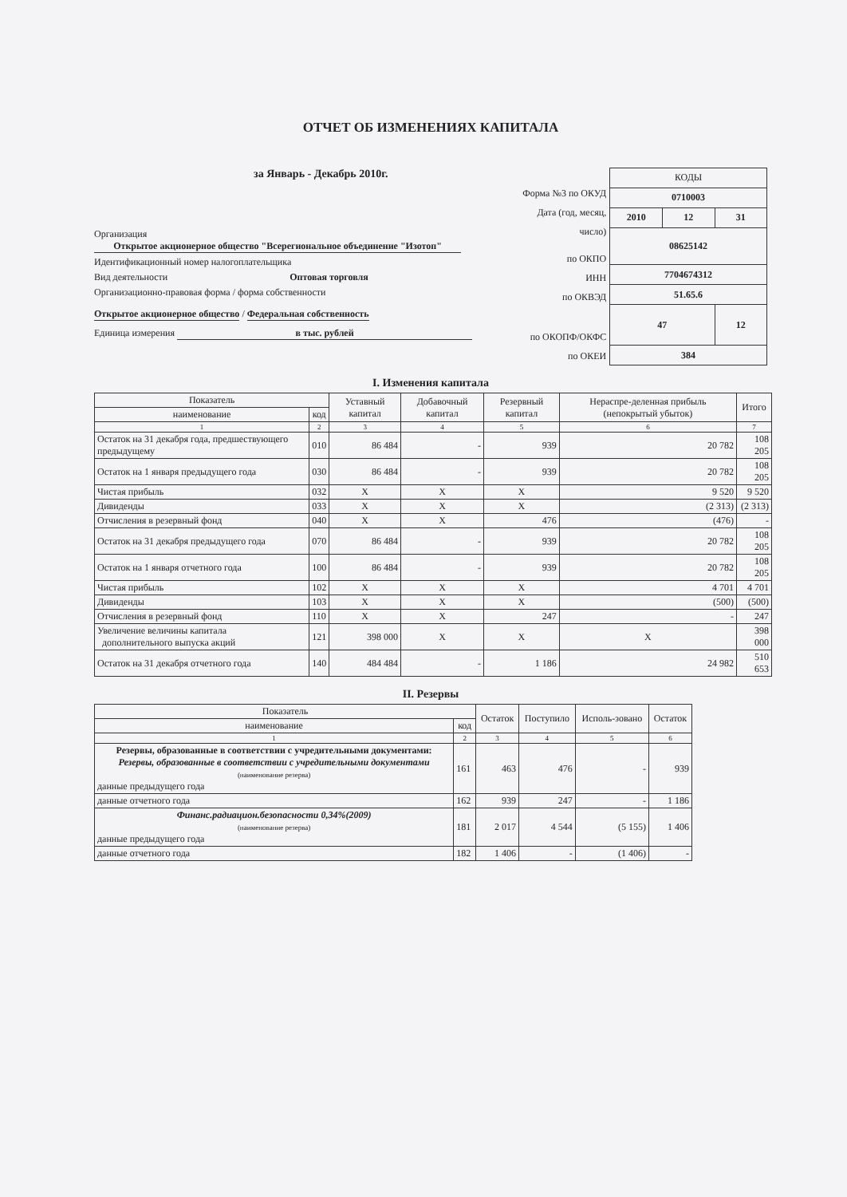ОТЧЕТ ОБ ИЗМЕНЕНИЯХ КАПИТАЛА
за Январь - Декабрь 2010г.
Организация Открытое акционерное общество "Всерегиональное объединение "Изотоп"
Идентификационный номер налогоплательщика
Вид деятельности Оптовая торговля
Организационно-правовая форма / форма собственности
Открытое акционерное общество / Федеральная собственность
Единица измерения в тыс. рублей
Форма №3 по ОКУД
Дата (год, месяц, число)
по ОКПО
ИНН
по ОКВЭД
по ОКОПФ/ОКФС
по ОКЕИ
| КОДЫ | | |
| 0710003 | | |
| 2010 | 12 | 31 |
| 08625142 | | |
| 7704674312 | | |
| 51.65.6 | | |
| 47 | | 12 |
| 384 | | |
I. Изменения капитала
| Показатель | | Уставный капитал | Добавочный капитал | Резервный капитал | Нераспре-деленная прибыль (непокрытый убыток) | Итого |
| --- | --- | --- | --- | --- | --- | --- |
| наименование | код | | | | | |
| 1 | 2 | 3 | 4 | 5 | 6 | 7 |
| Остаток на 31 декабря года, предшествующего предыдущему | 010 | 86 484 | - | 939 | 20 782 | 108 205 |
| Остаток на 1 января предыдущего года | 030 | 86 484 | - | 939 | 20 782 | 108 205 |
| Чистая прибыль | 032 | X | X | X | 9 520 | 9 520 |
| Дивиденды | 033 | X | X | X | (2 313) | (2 313) |
| Отчисления в резервный фонд | 040 | X | X | 476 | (476) | - |
| Остаток на 31 декабря предыдущего года | 070 | 86 484 | - | 939 | 20 782 | 108 205 |
| Остаток на 1 января отчетного года | 100 | 86 484 | - | 939 | 20 782 | 108 205 |
| Чистая прибыль | 102 | X | X | X | 4 701 | 4 701 |
| Дивиденды | 103 | X | X | X | (500) | (500) |
| Отчисления в резервный фонд | 110 | X | X | 247 | - | 247 |
| Увеличение величины капитала дополнительного выпуска акций | 121 | 398 000 | X | X | X | 398 000 |
| Остаток на 31 декабря отчетного года | 140 | 484 484 | - | 1 186 | 24 982 | 510 653 |
II. Резервы
| Показатель | | Остаток | Поступило | Исполь-зовано | Остаток |
| --- | --- | --- | --- | --- | --- |
| наименование | код | | | | |
| 1 | 2 | 3 | 4 | 5 | 6 |
| Резервы, образованные в соответствии с учредительными документами: Резервы, образованные в соответствии с учредительными документами (наименование резерва) данные предыдущего года | 161 | 463 | 476 | - | 939 |
| данные отчетного года | 162 | 939 | 247 | - | 1 186 |
| Финанс.радиацион.безопасности 0,34%(2009) (наименование резерва) данные предыдущего года | 181 | 2 017 | 4 544 | (5 155) | 1 406 |
| данные отчетного года | 182 | 1 406 | - | (1 406) | - |